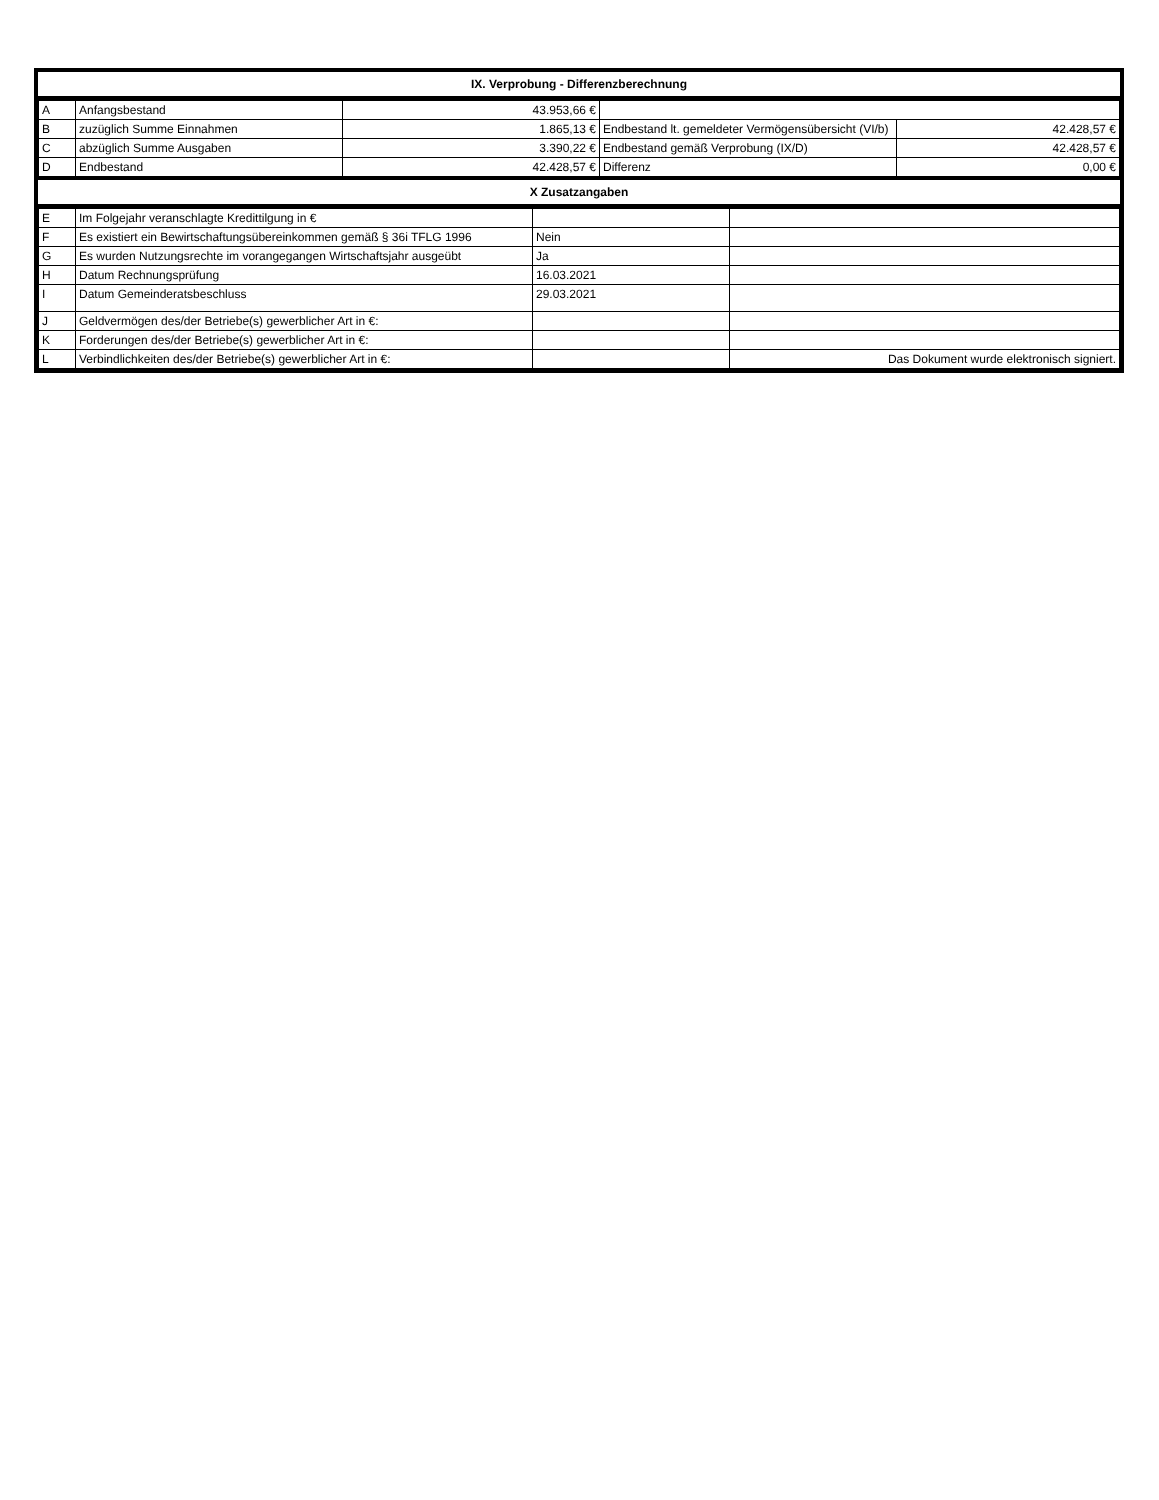| IX. Verprobung - Differenzberechnung |
| --- |
| A | Anfangsbestand | 43.953,66 € | | |
| B | zuzüglich Summe Einnahmen | 1.865,13 € | Endbestand lt. gemeldeter Vermögensübersicht (VI/b) | 42.428,57 € |
| C | abzüglich Summe Ausgaben | 3.390,22 € | Endbestand gemäß Verprobung (IX/D) | 42.428,57 € |
| D | Endbestand | 42.428,57 € | Differenz | 0,00 € |
| X Zusatzangaben |
| --- |
| E | Im Folgejahr veranschlagte Kredittilgung in € | | |
| F | Es existiert ein Bewirtschaftungsübereinkommen gemäß § 36i TFLG 1996 | Nein | |
| G | Es wurden Nutzungsrechte im vorangegangen Wirtschaftsjahr ausgeübt | Ja | |
| H | Datum Rechnungsprüfung | 16.03.2021 | |
| I | Datum Gemeinderatsbeschluss | 29.03.2021 | |
| J | Geldvermögen des/der Betriebe(s) gewerblicher Art in €: | | |
| K | Forderungen des/der Betriebe(s) gewerblicher Art in €: | | |
| L | Verbindlichkeiten des/der Betriebe(s) gewerblicher Art in €: | | Das Dokument wurde elektronisch signiert. |